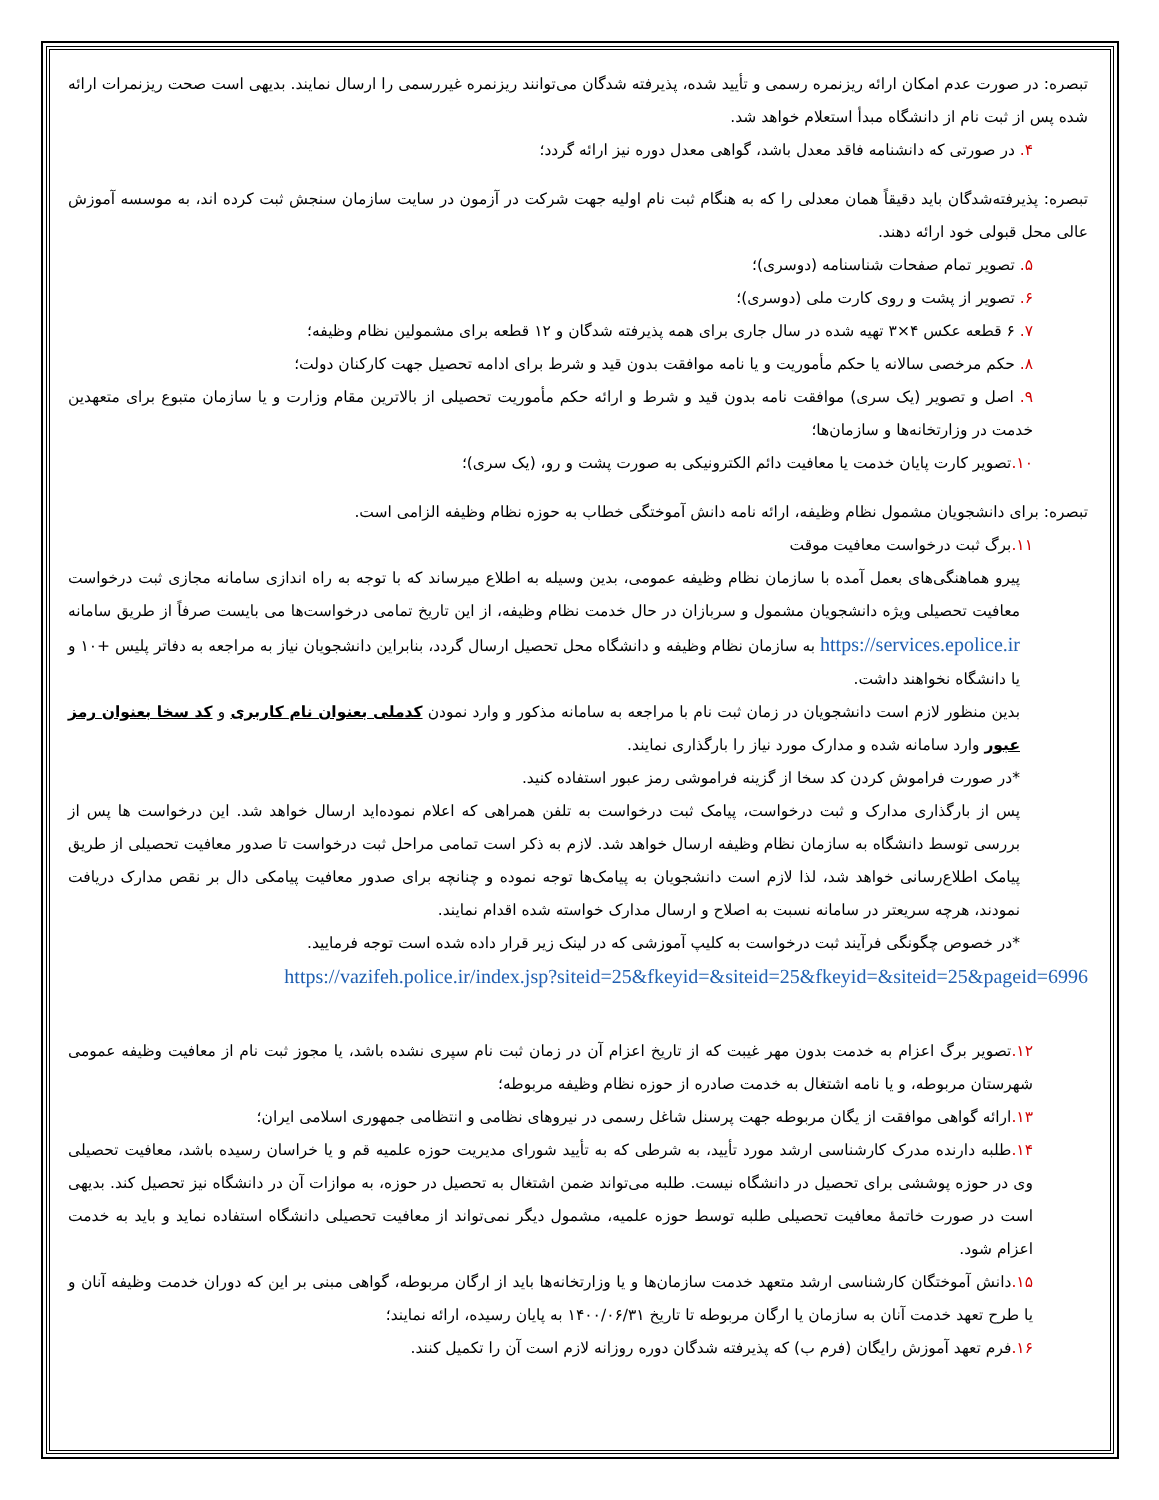تبصره: در صورت عدم امکان ارائه ریزنمره رسمی و تأیید شده، پذیرفته شدگان می‌توانند ریزنمره غیررسمی را ارسال نمایند. بدیهی است صحت ریزنمرات ارائه شده پس از ثبت نام از دانشگاه مبدأ استعلام خواهد شد.
۴. در صورتی که دانشنامه فاقد معدل باشد، گواهی معدل دوره نیز ارائه گردد؛
تبصره: پذیرفته‌شدگان باید دقیقاً همان معدلی را که به هنگام ثبت نام اولیه جهت شرکت در آزمون در سایت سازمان سنجش ثبت کرده اند، به موسسه آموزش عالی محل قبولی خود ارائه دهند.
۵. تصویر تمام صفحات شناسنامه (دوسری)؛
۶. تصویر از پشت و روی کارت ملی (دوسری)؛
۷. ۶ قطعه عکس ۴×۳ تهیه شده در سال جاری برای همه پذیرفته شدگان و ۱۲ قطعه برای مشمولین نظام وظیفه؛
۸. حکم مرخصی سالانه یا حکم مأموریت و یا نامه موافقت بدون قید و شرط برای ادامه تحصیل جهت کارکنان دولت؛
۹. اصل و تصویر (یک سری) موافقت نامه بدون قید و شرط و ارائه حکم مأموریت تحصیلی از بالاترین مقام وزارت و یا سازمان متبوع برای متعهدین خدمت در وزارتخانه‌ها و سازمان‌ها؛
۱۰. تصویر کارت پایان خدمت یا معافیت دائم الکترونیکی به صورت پشت و رو، (یک سری)؛
تبصره: برای دانشجویان مشمول نظام وظیفه، ارائه نامه دانش آموختگی خطاب به حوزه نظام وظیفه الزامی است.
۱۱. برگ ثبت درخواست معافیت موقت
پیرو هماهنگی‌های بعمل آمده با سازمان نظام وظیفه عمومی، بدین وسیله به اطلاع میرساند که با توجه به راه اندازی سامانه مجازی ثبت درخواست معافیت تحصیلی ویژه دانشجویان مشمول و سربازان در حال خدمت نظام وظیفه، از این تاریخ تمامی درخواست‌ها می بایست صرفاً از طریق سامانه https://services.epolice.ir به سازمان نظام وظیفه و دانشگاه محل تحصیل ارسال گردد، بنابراین دانشجویان نیاز به مراجعه به دفاتر پلیس +۱۰ و یا دانشگاه نخواهند داشت.
بدین منظور لازم است دانشجویان در زمان ثبت نام با مراجعه به سامانه مذکور و وارد نمودن کدملی بعنوان نام کاربری و کد سخا بعنوان رمز عبور وارد سامانه شده و مدارک مورد نیاز را بارگذاری نمایند.
*در صورت فراموش کردن کد سخا از گزینه فراموشی رمز عبور استفاده کنید.
پس از بارگذاری مدارک و ثبت درخواست، پیامک ثبت درخواست به تلفن همراهی که اعلام نموده‌اید ارسال خواهد شد. این درخواست ها پس از بررسی توسط دانشگاه به سازمان نظام وظیفه ارسال خواهد شد. لازم به ذکر است تمامی مراحل ثبت درخواست تا صدور معافیت تحصیلی از طریق پیامک اطلاع‌رسانی خواهد شد، لذا لازم است دانشجویان به پیامک‌ها توجه نموده و چنانچه برای صدور معافیت پیامکی دال بر نقص مدارک دریافت نمودند، هرچه سریعتر در سامانه نسبت به اصلاح و ارسال مدارک خواسته شده اقدام نمایند.
*در خصوص چگونگی فرآیند ثبت درخواست به کلیپ آموزشی که در لینک زیر قرار داده شده است توجه فرمایید.
https://vazifeh.police.ir/index.jsp?siteid=25&fkeyid=&siteid=25&fkeyid=&siteid=25&pageid=6996
۱۲. تصویر برگ اعزام به خدمت بدون مهر غیبت که از تاریخ اعزام آن در زمان ثبت نام سپری نشده باشد، یا مجوز ثبت نام از معافیت وظیفه عمومی شهرستان مربوطه، و یا نامه اشتغال به خدمت صادره از حوزه نظام وظیفه مربوطه؛
۱۳. ارائه گواهی موافقت از یگان مربوطه جهت پرسنل شاغل رسمی در نیروهای نظامی و انتظامی جمهوری اسلامی ایران؛
۱۴. طلبه دارنده مدرک کارشناسی ارشد مورد تأیید، به شرطی که به تأیید شورای مدیریت حوزه علمیه قم و یا خراسان رسیده باشد، معافیت تحصیلی وی در حوزه پوششی برای تحصیل در دانشگاه نیست. طلبه می‌تواند ضمن اشتغال به تحصیل در حوزه، به موازات آن در دانشگاه نیز تحصیل کند. بدیهی است در صورت خاتمهٔ معافیت تحصیلی طلبه توسط حوزه علمیه، مشمول دیگر نمی‌تواند از معافیت تحصیلی دانشگاه استفاده نماید و باید به خدمت اعزام شود.
۱۵. دانش آموختگان کارشناسی ارشد متعهد خدمت سازمان‌ها و یا وزارتخانه‌ها باید از ارگان مربوطه، گواهی مبنی بر این که دوران خدمت وظیفه آنان و یا طرح تعهد خدمت آنان به سازمان یا ارگان مربوطه تا تاریخ ۱۴۰۰/۰۶/۳۱ به پایان رسیده، ارائه نمایند؛
۱۶. فرم تعهد آموزش رایگان (فرم ب) که پذیرفته شدگان دوره روزانه لازم است آن را تکمیل کنند.